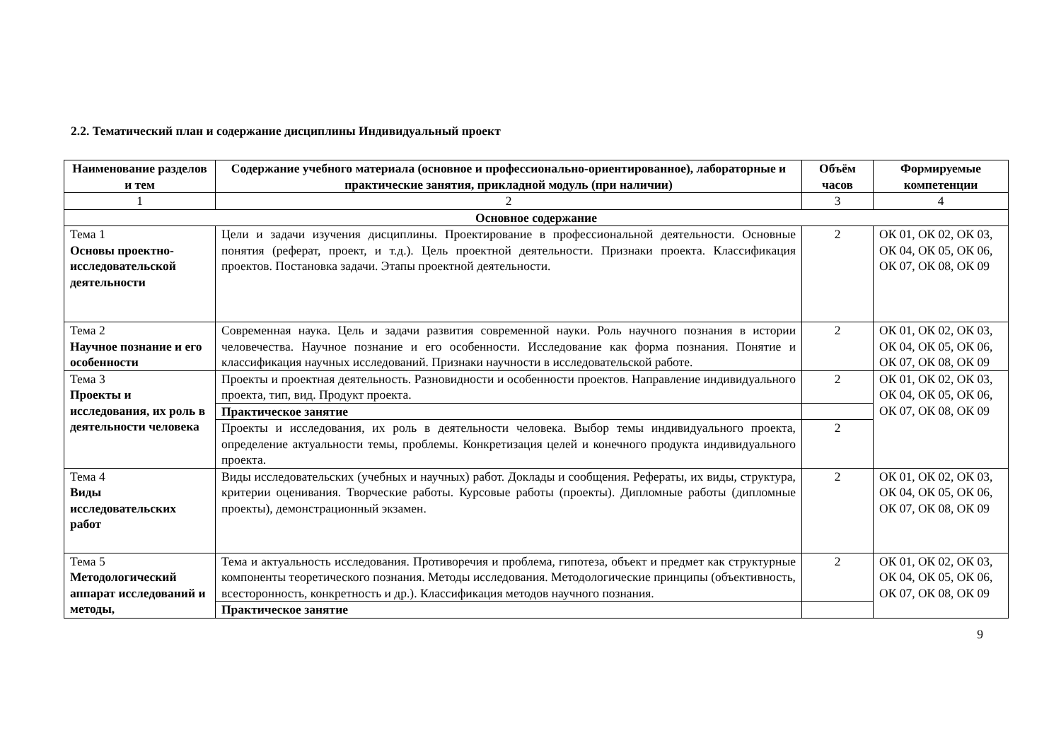2.2. Тематический план и содержание дисциплины Индивидуальный проект
| Наименование разделов и тем | Содержание учебного материала (основное и профессионально-ориентированное), лабораторные и практические занятия, прикладной модуль (при наличии) | Объём часов | Формируемые компетенции |
| --- | --- | --- | --- |
| 1 | 2 | 3 | 4 |
| Основное содержание | | | |
| Тема 1 Основы проектно-исследовательской деятельности | Цели и задачи изучения дисциплины. Проектирование в профессиональной деятельности. Основные понятия (реферат, проект, и т.д.). Цель проектной деятельности. Признаки проекта. Классификация проектов. Постановка задачи. Этапы проектной деятельности. | 2 | ОК 01, ОК 02, ОК 03, ОК 04, ОК 05, ОК 06, ОК 07, ОК 08, ОК 09 |
| Тема 2 Научное познание и его особенности | Современная наука. Цель и задачи развития современной науки. Роль научного познания в истории человечества. Научное познание и его особенности. Исследование как форма познания. Понятие и классификация научных исследований. Признаки научности в исследовательской работе. | 2 | ОК 01, ОК 02, ОК 03, ОК 04, ОК 05, ОК 06, ОК 07, ОК 08, ОК 09 |
| Тема 3 Проекты и исследования, их роль в деятельности человека | Проекты и проектная деятельность. Разновидности и особенности проектов. Направление индивидуального проекта, тип, вид. Продукт проекта. | 2 | ОК 01, ОК 02, ОК 03, ОК 04, ОК 05, ОК 06, ОК 07, ОК 08, ОК 09 |
| | Практическое занятие | | |
| | Проекты и исследования, их роль в деятельности человека. Выбор темы индивидуального проекта, определение актуальности темы, проблемы. Конкретизация целей и конечного продукта индивидуального проекта. | 2 | |
| Тема 4 Виды исследовательских работ | Виды исследовательских (учебных и научных) работ. Доклады и сообщения. Рефераты, их виды, структура, критерии оценивания. Творческие работы. Курсовые работы (проекты). Дипломные работы (дипломные проекты), демонстрационный экзамен. | 2 | ОК 01, ОК 02, ОК 03, ОК 04, ОК 05, ОК 06, ОК 07, ОК 08, ОК 09 |
| Тема 5 Методологический аппарат исследований и методы, | Тема и актуальность исследования. Противоречия и проблема, гипотеза, объект и предмет как структурные компоненты теоретического познания. Методы исследования. Методологические принципы (объективность, всесторонность, конкретность и др.). Классификация методов научного познания. | 2 | ОК 01, ОК 02, ОК 03, ОК 04, ОК 05, ОК 06, ОК 07, ОК 08, ОК 09 |
| | Практическое занятие | | |
9